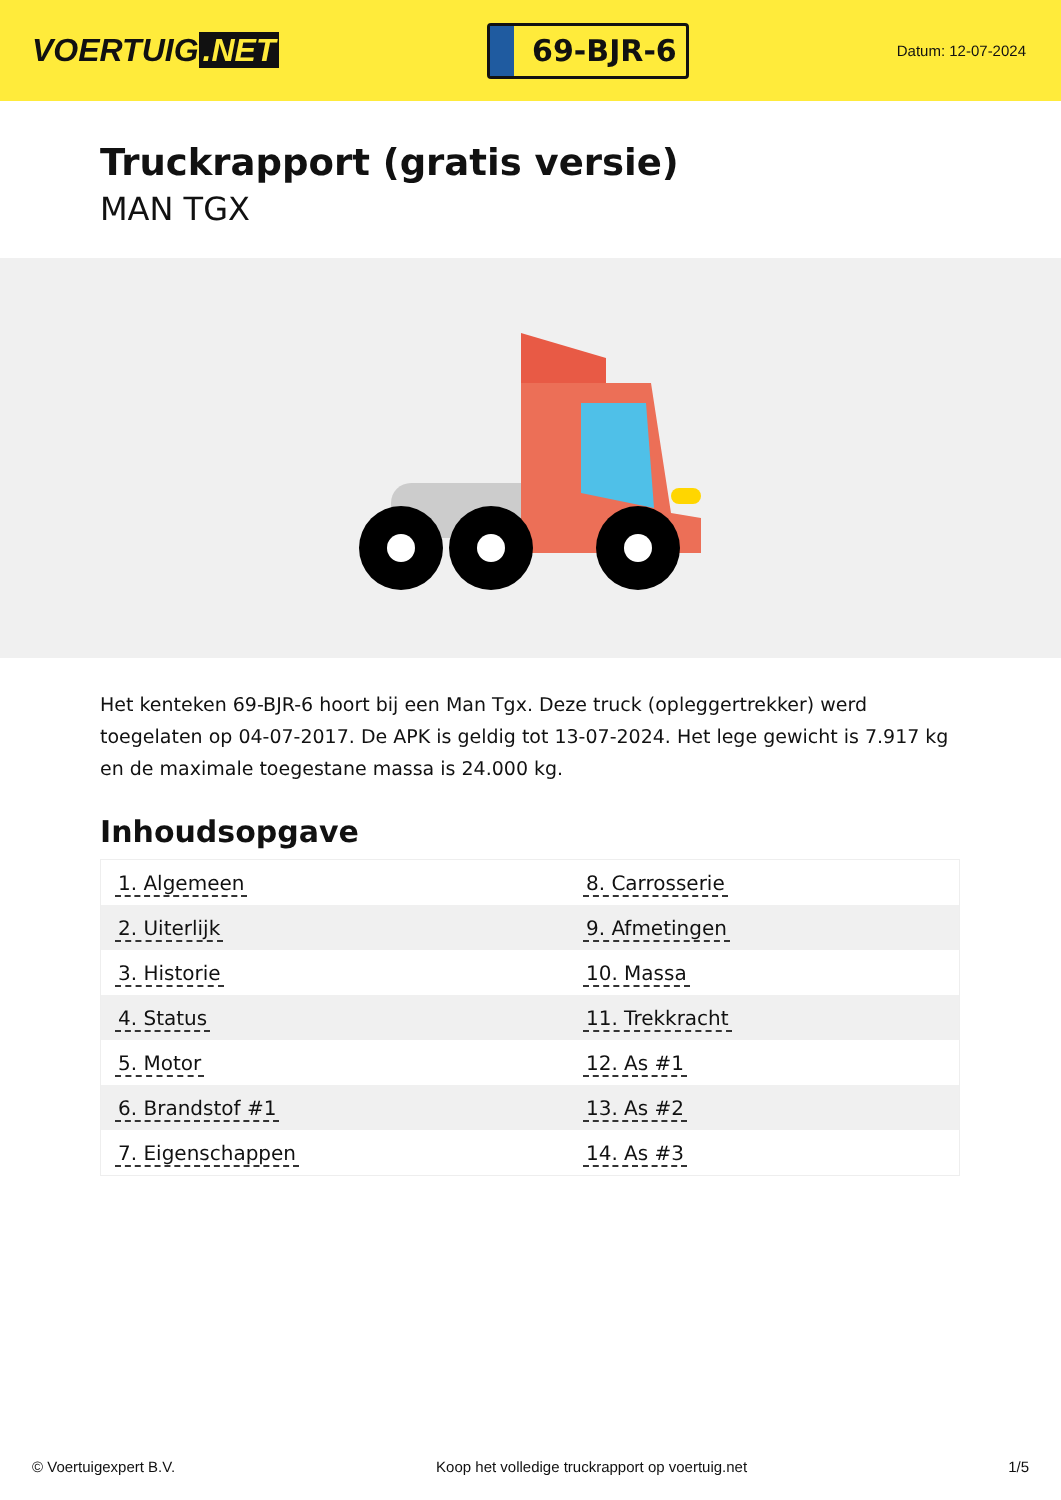VOERTUIG.NET
69-BJR-6
Datum: 12-07-2024
Truckrapport (gratis versie)
MAN TGX
Het kenteken 69-BJR-6 hoort bij een Man Tgx. Deze truck (opleggertrekker) werd toegelaten op 04-07-2017. De APK is geldig tot 13-07-2024. Het lege gewicht is 7.917 kg en de maximale toegestane massa is 24.000 kg.
Inhoudsopgave
| 1. Algemeen | 8. Carrosserie |
| 2. Uiterlijk | 9. Afmetingen |
| 3. Historie | 10. Massa |
| 4. Status | 11. Trekkracht |
| 5. Motor | 12. As #1 |
| 6. Brandstof #1 | 13. As #2 |
| 7. Eigenschappen | 14. As #3 |
© Voertuigexpert B.V. Koop het volledige truckrapport op voertuig.net 1/5